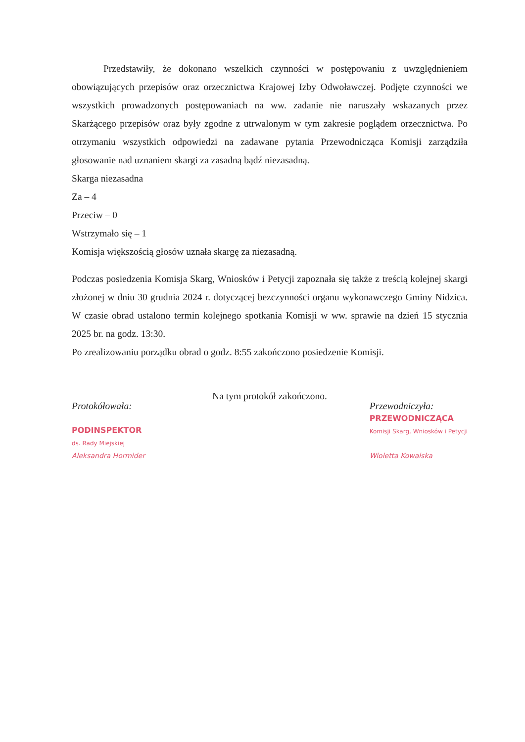Przedstawiły, że dokonano wszelkich czynności w postępowaniu z uwzględnieniem obowiązujących przepisów oraz orzecznictwa Krajowej Izby Odwoławczej. Podjęte czynności we wszystkich prowadzonych postępowaniach na ww. zadanie nie naruszały wskazanych przez Skarżącego przepisów oraz były zgodne z utrwalonym w tym zakresie poglądem orzecznictwa. Po otrzymaniu wszystkich odpowiedzi na zadawane pytania Przewodnicząca Komisji zarządziła głosowanie nad uznaniem skargi za zasadną bądź niezasadną.
Skarga niezasadna
Za – 4
Przeciw – 0
Wstrzymało się – 1
Komisja większością głosów uznała skargę za niezasadną.
Podczas posiedzenia Komisja Skarg, Wniosków i Petycji zapoznała się także z treścią kolejnej skargi złożonej w dniu 30 grudnia 2024 r. dotyczącej bezczynności organu wykonawczego Gminy Nidzica. W czasie obrad ustalono termin kolejnego spotkania Komisji w ww. sprawie na dzień 15 stycznia 2025 br. na godz. 13:30.
Po zrealizowaniu porządku obrad o godz. 8:55 zakończono posiedzenie Komisji.
Na tym protokół zakończono.
Protokółowała:
PODINSPEKTOR
ds. Rady Miejskiej
Aleksandra Hormider
Przewodniczyła:
PRZEWODNICZĄCA
Komisji Skarg, Wniosków i Petycji
Wioletta Kowalska